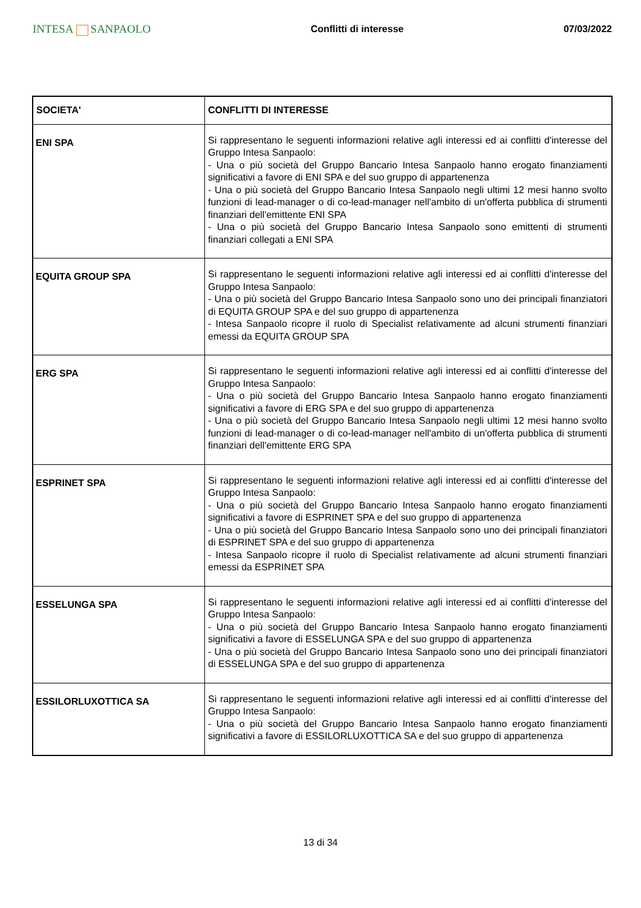INTESA SANPAOLO
Conflitti di interesse 07/03/2022
| SOCIETA' | CONFLITTI DI INTERESSE |
| --- | --- |
| ENI SPA | Si rappresentano le seguenti informazioni relative agli interessi ed ai conflitti d'interesse del Gruppo Intesa Sanpaolo: - Una o più società del Gruppo Bancario Intesa Sanpaolo hanno erogato finanziamenti significativi a favore di ENI SPA e del suo gruppo di appartenenza - Una o più società del Gruppo Bancario Intesa Sanpaolo negli ultimi 12 mesi hanno svolto funzioni di lead-manager o di co-lead-manager nell'ambito di un'offerta pubblica di strumenti finanziari dell'emittente ENI SPA - Una o più società del Gruppo Bancario Intesa Sanpaolo sono emittenti di strumenti finanziari collegati a ENI SPA |
| EQUITA GROUP SPA | Si rappresentano le seguenti informazioni relative agli interessi ed ai conflitti d'interesse del Gruppo Intesa Sanpaolo: - Una o più società del Gruppo Bancario Intesa Sanpaolo sono uno dei principali finanziatori di EQUITA GROUP SPA e del suo gruppo di appartenenza - Intesa Sanpaolo ricopre il ruolo di Specialist relativamente ad alcuni strumenti finanziari emessi da EQUITA GROUP SPA |
| ERG SPA | Si rappresentano le seguenti informazioni relative agli interessi ed ai conflitti d'interesse del Gruppo Intesa Sanpaolo: - Una o più società del Gruppo Bancario Intesa Sanpaolo hanno erogato finanziamenti significativi a favore di ERG SPA e del suo gruppo di appartenenza - Una o più società del Gruppo Bancario Intesa Sanpaolo negli ultimi 12 mesi hanno svolto funzioni di lead-manager o di co-lead-manager nell'ambito di un'offerta pubblica di strumenti finanziari dell'emittente ERG SPA |
| ESPRINET SPA | Si rappresentano le seguenti informazioni relative agli interessi ed ai conflitti d'interesse del Gruppo Intesa Sanpaolo: - Una o più società del Gruppo Bancario Intesa Sanpaolo hanno erogato finanziamenti significativi a favore di ESPRINET SPA e del suo gruppo di appartenenza - Una o più società del Gruppo Bancario Intesa Sanpaolo sono uno dei principali finanziatori di ESPRINET SPA e del suo gruppo di appartenenza - Intesa Sanpaolo ricopre il ruolo di Specialist relativamente ad alcuni strumenti finanziari emessi da ESPRINET SPA |
| ESSELUNGA SPA | Si rappresentano le seguenti informazioni relative agli interessi ed ai conflitti d'interesse del Gruppo Intesa Sanpaolo: - Una o più società del Gruppo Bancario Intesa Sanpaolo hanno erogato finanziamenti significativi a favore di ESSELUNGA SPA e del suo gruppo di appartenenza - Una o più società del Gruppo Bancario Intesa Sanpaolo sono uno dei principali finanziatori di ESSELUNGA SPA e del suo gruppo di appartenenza |
| ESSILORLUXOTTICA SA | Si rappresentano le seguenti informazioni relative agli interessi ed ai conflitti d'interesse del Gruppo Intesa Sanpaolo: - Una o più società del Gruppo Bancario Intesa Sanpaolo hanno erogato finanziamenti significativi a favore di ESSILORLUXOTTICA SA e del suo gruppo di appartenenza |
13 di 34